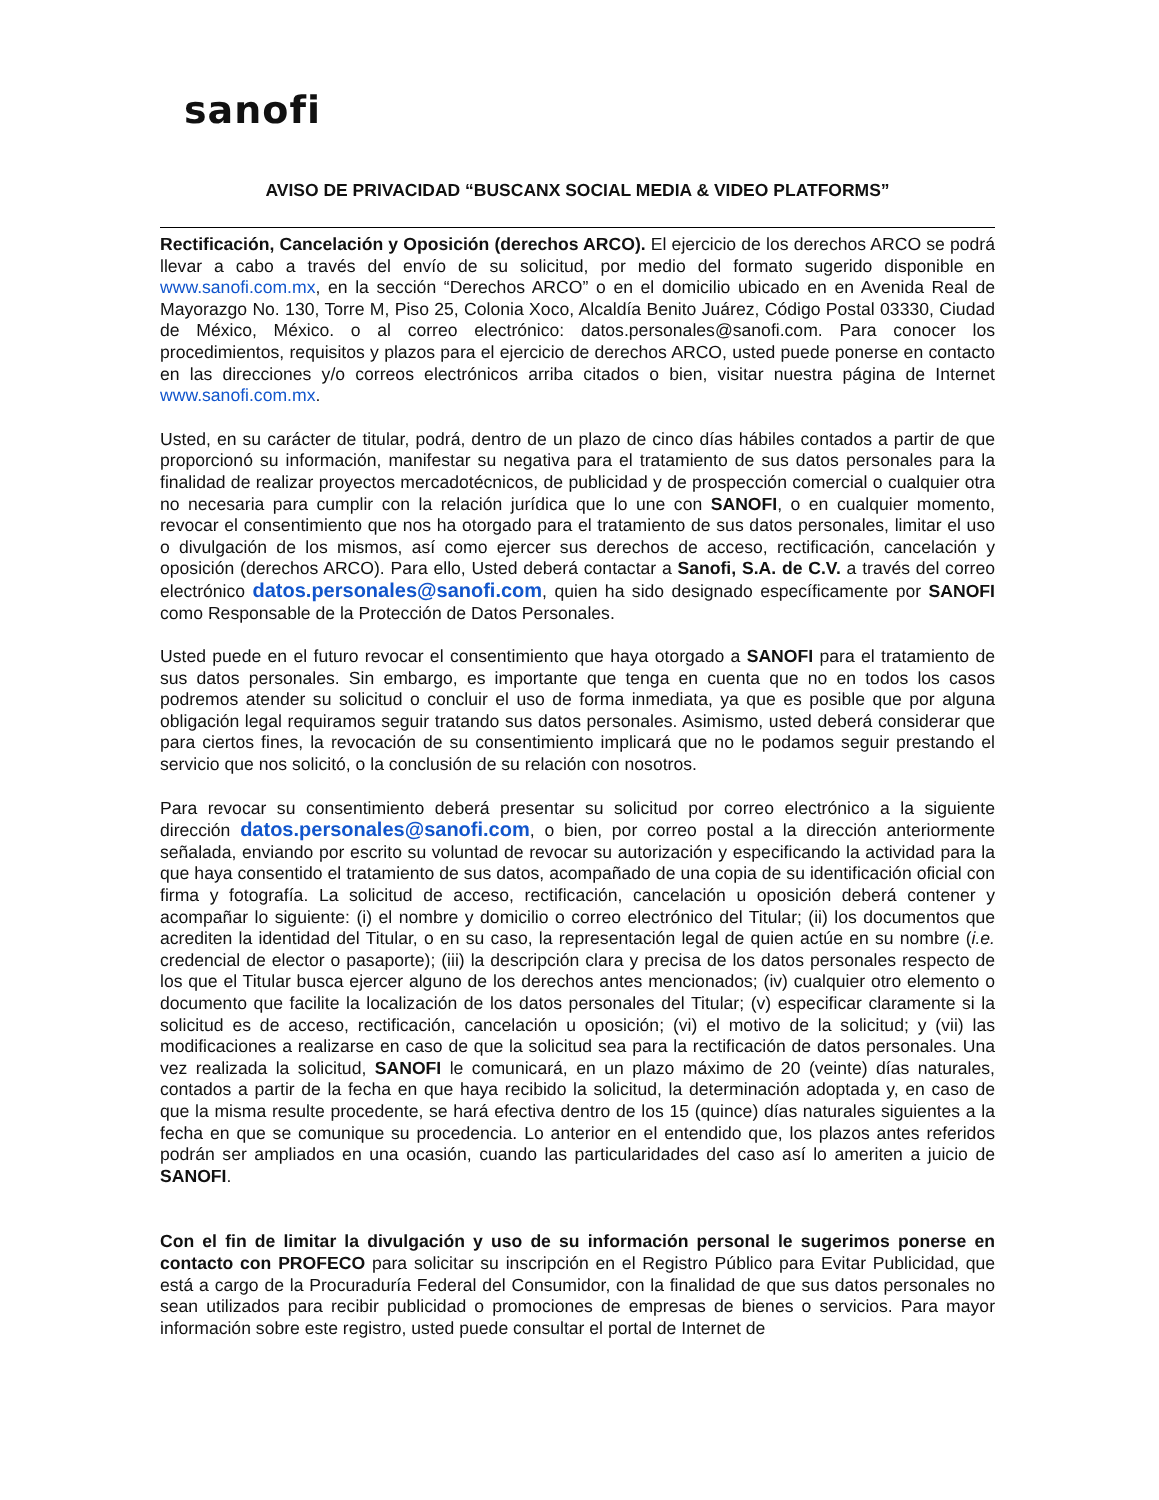sanofi
AVISO DE PRIVACIDAD “BUSCANX SOCIAL MEDIA & VIDEO PLATFORMS”
Rectificación, Cancelación y Oposición (derechos ARCO). El ejercicio de los derechos ARCO se podrá llevar a cabo a través del envío de su solicitud, por medio del formato sugerido disponible en www.sanofi.com.mx, en la sección “Derechos ARCO” o en el domicilio ubicado en en Avenida Real de Mayorazgo No. 130, Torre M, Piso 25, Colonia Xoco, Alcaldía Benito Juárez, Código Postal 03330, Ciudad de México, México. o al correo electrónico: datos.personales@sanofi.com. Para conocer los procedimientos, requisitos y plazos para el ejercicio de derechos ARCO, usted puede ponerse en contacto en las direcciones y/o correos electrónicos arriba citados o bien, visitar nuestra página de Internet www.sanofi.com.mx.
Usted, en su carácter de titular, podrá, dentro de un plazo de cinco días hábiles contados a partir de que proporcionó su información, manifestar su negativa para el tratamiento de sus datos personales para la finalidad de realizar proyectos mercadotécnicos, de publicidad y de prospección comercial o cualquier otra no necesaria para cumplir con la relación jurídica que lo une con SANOFI, o en cualquier momento, revocar el consentimiento que nos ha otorgado para el tratamiento de sus datos personales, limitar el uso o divulgación de los mismos, así como ejercer sus derechos de acceso, rectificación, cancelación y oposición (derechos ARCO). Para ello, Usted deberá contactar a Sanofi, S.A. de C.V. a través del correo electrónico datos.personales@sanofi.com, quien ha sido designado específicamente por SANOFI como Responsable de la Protección de Datos Personales.
Usted puede en el futuro revocar el consentimiento que haya otorgado a SANOFI para el tratamiento de sus datos personales. Sin embargo, es importante que tenga en cuenta que no en todos los casos podremos atender su solicitud o concluir el uso de forma inmediata, ya que es posible que por alguna obligación legal requiramos seguir tratando sus datos personales. Asimismo, usted deberá considerar que para ciertos fines, la revocación de su consentimiento implicará que no le podamos seguir prestando el servicio que nos solicitó, o la conclusión de su relación con nosotros.
Para revocar su consentimiento deberá presentar su solicitud por correo electrónico a la siguiente dirección datos.personales@sanofi.com, o bien, por correo postal a la dirección anteriormente señalada, enviando por escrito su voluntad de revocar su autorización y especificando la actividad para la que haya consentido el tratamiento de sus datos, acompañado de una copia de su identificación oficial con firma y fotografía. La solicitud de acceso, rectificación, cancelación u oposición deberá contener y acompañar lo siguiente: (i) el nombre y domicilio o correo electrónico del Titular; (ii) los documentos que acrediten la identidad del Titular, o en su caso, la representación legal de quien actúe en su nombre (i.e. credencial de elector o pasaporte); (iii) la descripción clara y precisa de los datos personales respecto de los que el Titular busca ejercer alguno de los derechos antes mencionados; (iv) cualquier otro elemento o documento que facilite la localización de los datos personales del Titular; (v) especificar claramente si la solicitud es de acceso, rectificación, cancelación u oposición; (vi) el motivo de la solicitud; y (vii) las modificaciones a realizarse en caso de que la solicitud sea para la rectificación de datos personales. Una vez realizada la solicitud, SANOFI le comunicará, en un plazo máximo de 20 (veinte) días naturales, contados a partir de la fecha en que haya recibido la solicitud, la determinación adoptada y, en caso de que la misma resulte procedente, se hará efectiva dentro de los 15 (quince) días naturales siguientes a la fecha en que se comunique su procedencia. Lo anterior en el entendido que, los plazos antes referidos podrán ser ampliados en una ocasión, cuando las particularidades del caso así lo ameriten a juicio de SANOFI.
Con el fin de limitar la divulgación y uso de su información personal le sugerimos ponerse en contacto con PROFECO para solicitar su inscripción en el Registro Público para Evitar Publicidad, que está a cargo de la Procuraduría Federal del Consumidor, con la finalidad de que sus datos personales no sean utilizados para recibir publicidad o promociones de empresas de bienes o servicios. Para mayor información sobre este registro, usted puede consultar el portal de Internet de